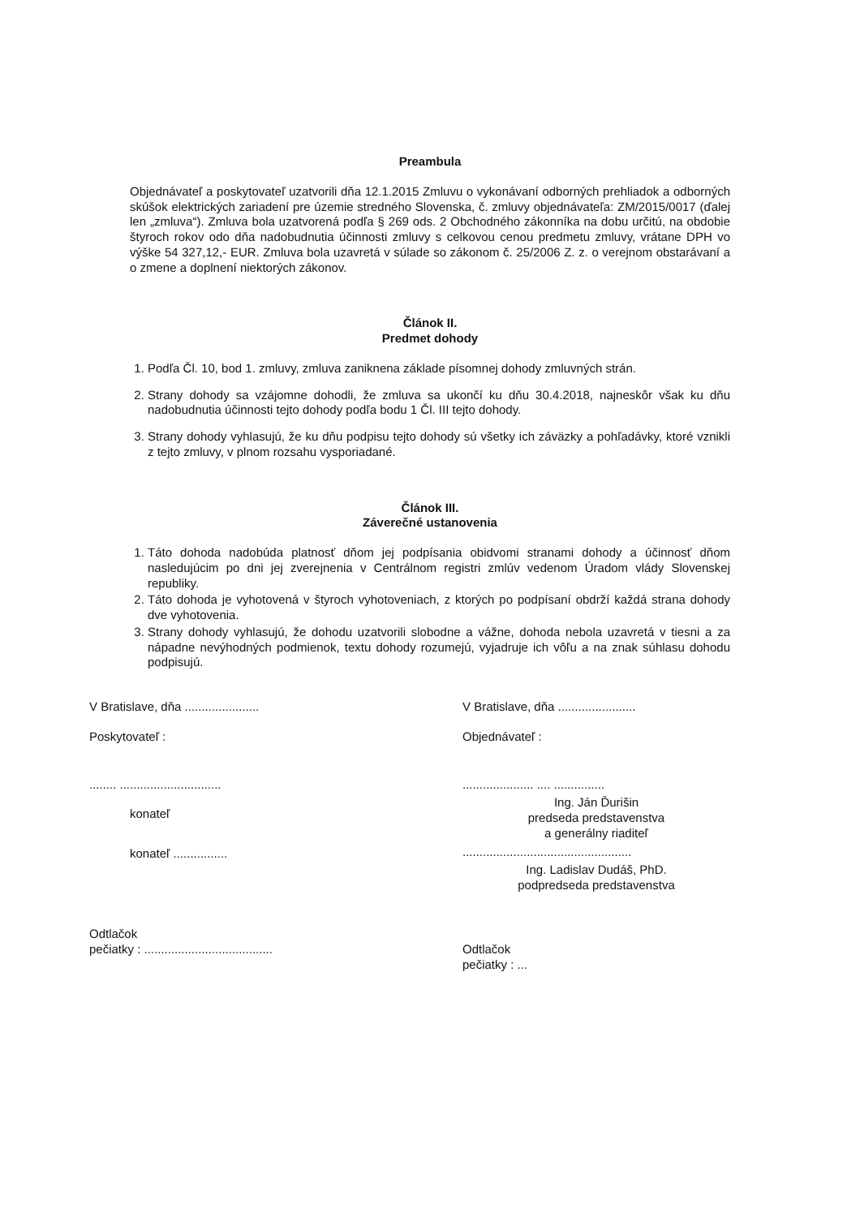Preambula
Objednávateľ a poskytovateľ uzatvorili dňa 12.1.2015 Zmluvu o vykonávaní odborných prehliadok a odborných skúšok elektrických zariadení pre územie stredného Slovenska, č. zmluvy objednávateľa: ZM/2015/0017 (ďalej len „zmluva“). Zmluva bola uzatvorená podľa § 269 ods. 2 Obchodného zákonníka na dobu určitú, na obdobie štyroch rokov odo dňa nadobudnutia účinnosti zmluvy s celkovou cenou predmetu zmluvy, vrátane DPH vo výške 54 327,12,- EUR. Zmluva bola uzavretá v súlade so zákonom č. 25/2006 Z. z. o verejnom obstarávaní a o zmene a doplnení niektorých zákonov.
Článok II.
Predmet dohody
1. Podľa Čl. 10, bod 1. zmluvy, zmluva zaniknena základe písomnej dohody zmluvných strán.
2. Strany dohody sa vzájomne dohodli, že zmluva sa ukončí ku dňu 30.4.2018, najneskôr však ku dňu nadobudnutia účinnosti tejto dohody podľa bodu 1 Čl. III tejto dohody.
3. Strany dohody vyhlasujú, že ku dňu podpisu tejto dohody sú všetky ich záväzky a pohľadávky, ktoré vznikli z tejto zmluvy, v plnom rozsahu vysporiadané.
Článok III.
Záverečné ustanovenia
1. Táto dohoda nadobúda platnosť dňom jej podpísania obidvomi stranami dohody a účinnosť dňom nasledujúcim po dni jej zverejnenia v Centrálnom registri zmlúv vedenom Úradom vlády Slovenskej republiky.
2. Táto dohoda je vyhotovená v štyroch vyhotoveniach, z ktorých po podpísaní obdrží každá strana dohody dve vyhotovenia.
3. Strany dohody vyhlasujú, že dohodu uzatvorili slobodne a vážne, dohoda nebola uzavretá v tiesni a za nápadne nevýhodných podmienok, textu dohody rozumejú, vyjadruje ich vôľu a na znak súhlasu dohodu podpisujú.
V Bratislave, dňa ......................
Poskytovateľ :
........ ..............................
konateľ
konateľ ................
Odtlačok
pečiatky : ......................................
V Bratislave, dňa .......................
Objednávateľ :
..................... .... ...............
Ing. Ján Ďurišin
predseda predstavenstva
a generálny riaditeľ
..................................................
Ing. Ladislav Dudáš, PhD.
podpredseda predstavenstva
Odtlačok
pečiatky : ...